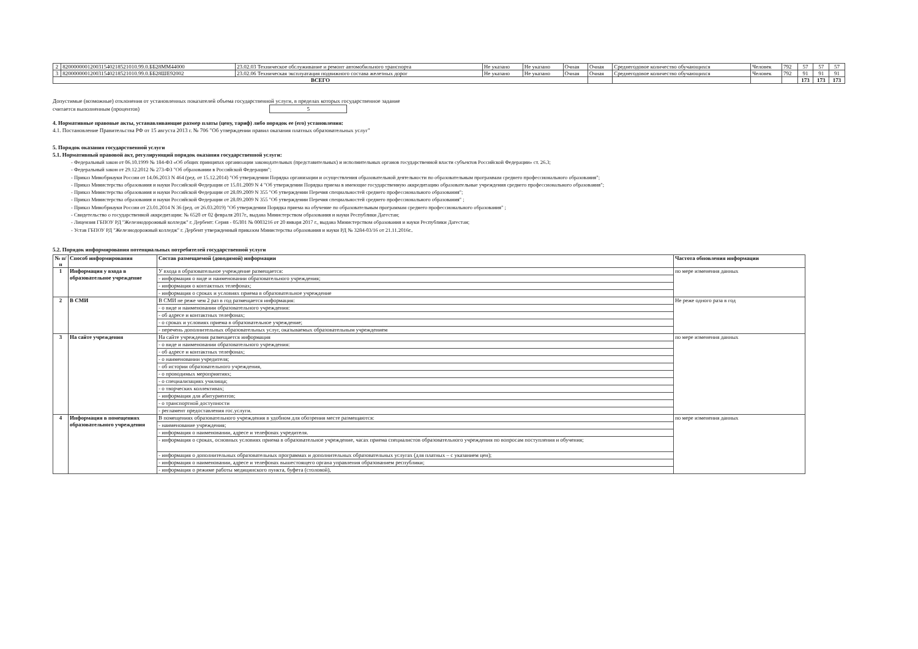| 2 | 820000000120031540218521010.99.0.ББ28ММ44000 | 23.02.03 Техническое обслуживание и ремонт автомобильного транспорта | Не указано | Не указано | Очная | Очная | Среднегодовое количество обучающихся | Человек | 792 | 57 | 57 | 57 |
| 3 | 820000000120031540218521010.99.0.ББ28ШЕ92002 | 23.02.06 Техническая эксплуатация подвижного состава железных дорог | Не указано | Не указано | Очная | Очная | Среднегодовое количество обучающихся | Человек | 792 | 91 | 91 | 91 |
| ВСЕГО | | | | | | | | | | 173 | 173 | 173 |
Допустимые (возможные) отклонения от установленных показателей объема государственной услуги, в пределах которых государственное задание
считается выполненным (процентов) 5
4. Нормативные правовые акты, устанавливающие размер платы (цену, тариф) либо порядок ее (его) установления:
4.1. Постановление Правительства РФ от 15 августа 2013 г. № 706 "Об утверждении правил оказания платных образовательных услуг"
5. Порядок оказания государственной услуги
5.1. Нормативный правовой акт, регулирующий порядок оказания государственной услуги:
- Федеральный закон от 06.10.1999 № 184-ФЗ «Об общих принципах организации законодательных (представительных) и исполнительных органов государственной власти субъектов Российской Федерации» ст. 26.3;
- Федеральный закон от 29.12.2012 № 273-ФЗ "Об образовании в Российской Федерации";
- Приказ Минобрнауки России от 14.06.2013 N 464 (ред. от 15.12.2014) "Об утверждении Порядка организации и осуществления образовательной деятельности по образовательным программам среднего профессионального образования";
- Приказ Министерства образования и науки Российской Федерации от 15.01.2009 N 4 "Об утверждении Порядка приема в имеющие государственную аккредитацию образовательные учреждения среднего профессионального образования";
- Приказ Министерства образования и науки Российской Федерации от 28.09.2009 N 355 "Об утверждении Перечня специальностей среднего профессионального образования";
- Приказ Министерства образования и науки Российской Федерации от 28.09.2009 N 355 "Об утверждении Перечня специальностей среднего профессионального образования" ;
- Приказ Минобрнауки России от 23.01.2014 N 36 (ред. от 26.03.2019) "Об утверждении Порядка приема на обучение по образовательным программам среднего профессионального образования" ;
- Свидетельство о государственной аккредитации: № 6520 от 02 февраля 2017г., выдана Министерством образования и науки Республики Дагестан;
- Лицензия ГБПОУ РД "Железнодорожный колледж" г. Дербент: Серия - 05Л01 № 0003216 от 20 января 2017 г., выдана Министерством образования и науки Республики Дагестан;
- Устав ГБПОУ РД "Железнодорожный колледж" г. Дербент утвержденный приказом Министерства образования и науки РД № 3284-03/16 от 21.11.2016г..
5.2. Порядок информирования потенциальных потребителей государственной услуги
| № п/п | Способ информирования | Состав размещаемой (доводимой) информации | Частота обновления информации |
| --- | --- | --- | --- |
| 1 | Информация у входа в образовательное учреждение | У входа в образовательное учреждение размещается: | по мере изменения данных |
| | | - информация о виде и наименовании образовательного учреждения; | |
| | | - информация о контактных телефонах; | |
| | | - информация о сроках и условиях приема в образовательное учреждение | |
| 2 | В СМИ | В СМИ не реже чем 2 раз в год размещается информация: | Не реже одного раза в год |
| | | - о виде и наименовании образовательного учреждения: | |
| | | - об адресе и контактных телефонах; | |
| | | - о сроках и условиях приема в образовательное учреждение; | |
| | | - перечень дополнительных образовательных услуг, оказываемых образовательным учреждением | |
| 3 | На сайте учреждения | На сайте учреждения размещается информация | по мере изменения данных |
| | | - о виде и наименовании образовательного учреждения: | |
| | | - об адресе и контактных телефонах; | |
| | | - о наименовании учредителя; | |
| | | - об истории образовательного учреждения, | |
| | | - о проводимых мероприятиях; | |
| | | - о специализациях училища; | |
| | | - о творческих коллективах; | |
| | | - информация для абитуриентов; | |
| | | - о транспортной доступности | |
| | | - регламент предоставления гос.услуги. | |
| 4 | Информация в помещениях образовательного учреждения | В помещениях образовательного учреждения в удобном для обозрения месте размещаются: | по мере изменения данных |
| | | - наименование учреждения; | |
| | | - информация о наименовании, адресе и телефонах учредителя. | |
| | | - информация о сроках, основных условиях приема в образовательное учреждение, часах приема специалистов образовательного учреждения по вопросам поступления и обучения; | |
| | | - информация о дополнительных образовательных программах и дополнительных образовательных услугах (для платных – с указанием цен); | |
| | | - информация о наименовании, адресе и телефонах вышестоящего органа управления образованием республики; | |
| | | - информация о режиме работы медицинского пункта, буфета (столовой), | |